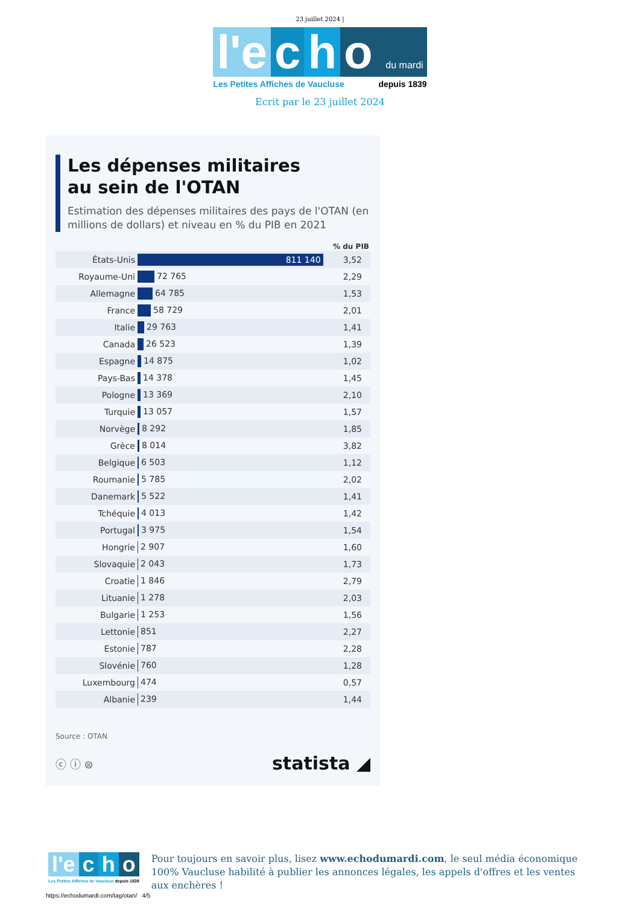23 juillet 2024 |
l'e c h o du mardi
Les Petites Affiches de Vaucluse depuis 1839
Ecrit par le 23 juillet 2024
Les dépenses militaires
au sein de l'OTAN
Estimation des dépenses militaires des pays de l'OTAN (en millions de dollars) et niveau en % du PIB en 2021
| | | % du PIB |
| --- | --- | --- |
| États-Unis | 811 140 | 3,52 |
| Royaume-Uni | 72 765 | 2,29 |
| Allemagne | 64 785 | 1,53 |
| France | 58 729 | 2,01 |
| Italie | 29 763 | 1,41 |
| Canada | 26 523 | 1,39 |
| Espagne | 14 875 | 1,02 |
| Pays-Bas | 14 378 | 1,45 |
| Pologne | 13 369 | 2,10 |
| Turquie | 13 057 | 1,57 |
| Norvège | 8 292 | 1,85 |
| Grèce | 8 014 | 3,82 |
| Belgique | 6 503 | 1,12 |
| Roumanie | 5 785 | 2,02 |
| Danemark | 5 522 | 1,41 |
| Tchéquie | 4 013 | 1,42 |
| Portugal | 3 975 | 1,54 |
| Hongrie | 2 907 | 1,60 |
| Slovaquie | 2 043 | 1,73 |
| Croatie | 1 846 | 2,79 |
| Lituanie | 1 278 | 2,03 |
| Bulgarie | 1 253 | 1,56 |
| Lettonie | 851 | 2,27 |
| Estonie | 787 | 2,28 |
| Slovénie | 760 | 1,28 |
| Luxembourg | 474 | 0,57 |
| Albanie | 239 | 1,44 |
Source : OTAN
ⓒ ⓘ ⊜ statista ◢
l'e c h o
Les Petites Affiches de Vaucluse depuis 1839
Pour toujours en savoir plus, lisez www.echodumardi.com, le seul média économique 100% Vaucluse habilité à publier les annonces légales, les appels d'offres et les ventes aux enchères !
https://echodumardi.com/tag/otan/ 4/5